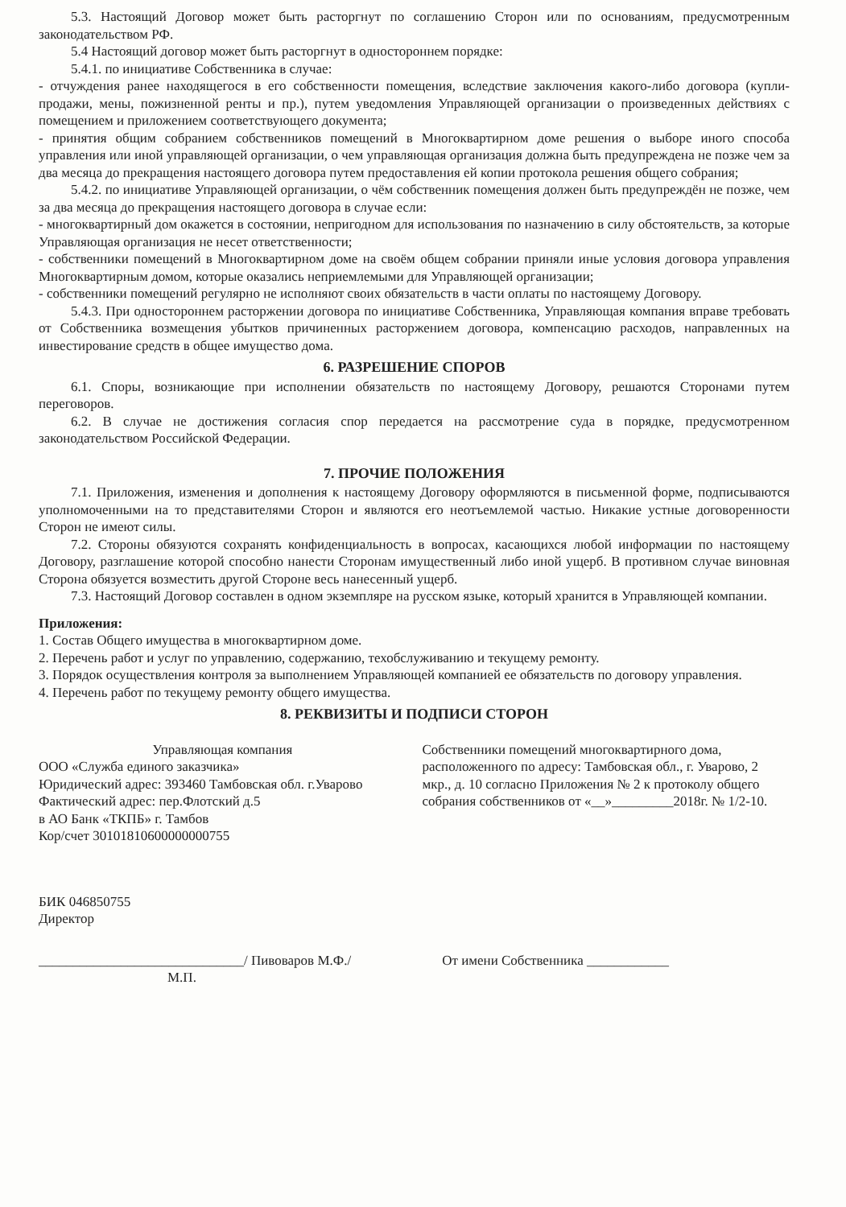5.3. Настоящий Договор может быть расторгнут по соглашению Сторон или по основаниям, предусмотренным законодательством РФ.
5.4 Настоящий договор может быть расторгнут в одностороннем порядке:
5.4.1. по инициативе Собственника в случае:
- отчуждения ранее находящегося в его собственности помещения, вследствие заключения какого-либо договора (купли-продажи, мены, пожизненной ренты и пр.), путем уведомления Управляющей организации о произведенных действиях с помещением и приложением соответствующего документа;
- принятия общим собранием собственников помещений в Многоквартирном доме решения о выборе иного способа управления или иной управляющей организации, о чем управляющая организация должна быть предупреждена не позже чем за два месяца до прекращения настоящего договора путем предоставления ей копии протокола решения общего собрания;
5.4.2. по инициативе Управляющей организации, о чём собственник помещения должен быть предупреждён не позже, чем за два месяца до прекращения настоящего договора в случае если:
- многоквартирный дом окажется в состоянии, непригодном для использования по назначению в силу обстоятельств, за которые Управляющая организация не несет ответственности;
- собственники помещений в Многоквартирном доме на своём общем собрании приняли иные условия договора управления Многоквартирным домом, которые оказались неприемлемыми для Управляющей организации;
- собственники помещений регулярно не исполняют своих обязательств в части оплаты по настоящему Договору.
5.4.3. При одностороннем расторжении договора по инициативе Собственника, Управляющая компания вправе требовать от Собственника возмещения убытков причиненных расторжением договора, компенсацию расходов, направленных на инвестирование средств в общее имущество дома.
6. РАЗРЕШЕНИЕ СПОРОВ
6.1. Споры, возникающие при исполнении обязательств по настоящему Договору, решаются Сторонами путем переговоров.
6.2. В случае не достижения согласия спор передается на рассмотрение суда в порядке, предусмотренном законодательством Российской Федерации.
7. ПРОЧИЕ ПОЛОЖЕНИЯ
7.1. Приложения, изменения и дополнения к настоящему Договору оформляются в письменной форме, подписываются уполномоченными на то представителями Сторон и являются его неотъемлемой частью. Никакие устные договоренности Сторон не имеют силы.
7.2. Стороны обязуются сохранять конфиденциальность в вопросах, касающихся любой информации по настоящему Договору, разглашение которой способно нанести Сторонам имущественный либо иной ущерб. В противном случае виновная Сторона обязуется возместить другой Стороне весь нанесенный ущерб.
7.3. Настоящий Договор составлен в одном экземпляре на русском языке, который хранится в Управляющей компании.
Приложения:
1. Состав Общего имущества в многоквартирном доме.
2. Перечень работ и услуг по управлению, содержанию, техобслуживанию и текущему ремонту.
3. Порядок осуществления контроля за выполнением Управляющей компанией ее обязательств по договору управления.
4. Перечень работ по текущему ремонту общего имущества.
8. РЕКВИЗИТЫ И ПОДПИСИ СТОРОН
Управляющая компания
ООО «Служба единого заказчика»
Юридический адрес: 393460 Тамбовская обл. г.Уварово
Фактический адрес: пер.Флотский д.5
в АО Банк «ТКПБ» г. Тамбов
Кор/счет 30101810600000000755
БИК 046850755
Директор
Собственники помещений многоквартирного дома, расположенного по адресу: Тамбовская обл., г. Уварово, 2 мкр., д. 10 согласно Приложения № 2 к протоколу общего собрания собственников от «__»_________2018г. № 1/2-10.
______________________________/ Пивоваров М.Ф./
М.П.
От имени Собственника ____________